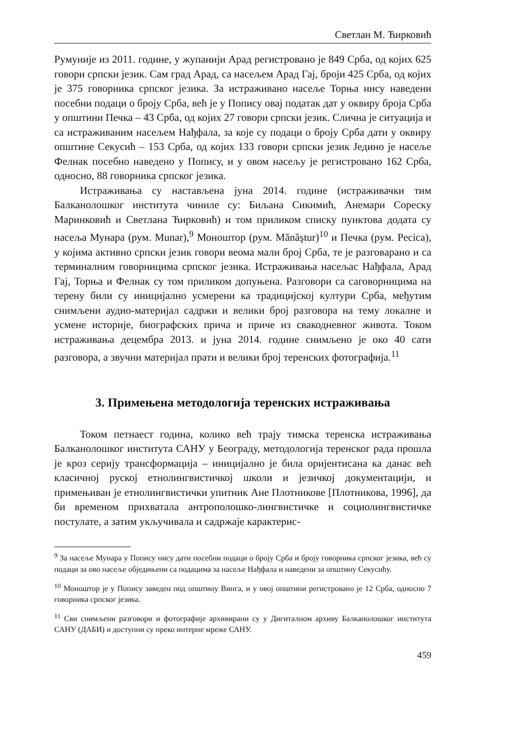Светлан М. Ћирковић
Румуније из 2011. године, у жупанији Арад регистровано је 849 Срба, од којих 625 говори српски језик. Сам град Арад, са насељем Арад Гај, броји 425 Срба, од којих је 375 говорника српског језика. За истраживано насеље Торња нису наведени посебни подаци о броју Срба, већ је у Попису овај податак дат у оквиру броја Срба у општини Печка – 43 Срба, од којих 27 говори српски језик. Слична је ситуација и са истраживаним насељем Нађфала, за које су подаци о броју Срба дати у оквиру општине Секусић – 153 Срба, од којих 133 говори српски језик Једино је насеље Фелнак посебно наведено у Попису, и у овом насељу је регистровано 162 Срба, односно, 88 говорника српског језика.
Истраживања су настављена јуна 2014. године (истраживачки тим Балканолошког института чиниле су: Биљана Сикимић, Анемари Сореску Маринковић и Светлана Ћирковић) и том приликом списку пунктова додата су насеља Мунара (рум. Munar),<sup>9</sup> Моноштор (рум. Mănăştur)<sup>10</sup> и Печка (рум. Pecica), у којима активно српски језик говори веома мали број Срба, те је разговарано и са терминалним говорницима српског језика. Истраживања насељас Нађфала, Арад Гај, Торња и Фелнак су том приликом допуњена. Разговори са саговорницима на терену били су иницијално усмерени ка традицијској култури Срба, међутим снимљени аудио-материјал садржи и велики број разговора на тему локалне и усмене историје, биографских прича и приче из свакодневног живота. Током истраживања децембра 2013. и јуна 2014. године снимљено је око 40 сати разговора, а звучни материјал прати и велики број теренских фотографија.<sup>11</sup>
3. Примењена методологија теренских истраживања
Током петнаест година, колико већ трају тимска теренска истраживања Балканолошког института САНУ у Београду, методологија теренског рада прошла је кроз серију трансформација – иницијално је била оријентисана ка данас већ класичној руској етнолингвистичкој школи и језичкој документацији, и примењиван је етнолингвистички упитник Ане Плотникове [Плотникова, 1996], да би временом прихватала антрополошко-лингвистичке и социолингвистичке постулате, а затим укључивала и садржаје карактерис-
<sup>9</sup> За насеље Мунара у Попису нису дати посебни подаци о броју Срба и броју говорника српског језика, већ су подаци за ово насеље обједињени са подацима за насеље Нађфала и наведени за општину Секусићу.
<sup>10</sup> Моноштор је у Попису заведен под општину Винга, и у овој општини регистровано је 12 Срба, односно 7 говорника српског језика.
<sup>11</sup> Сви снимљени разговори и фотографије архивирани су у Дигиталном архиву Балканолошког института САНУ (ДАБИ) и доступни су преко интерне мреже САНУ.
459